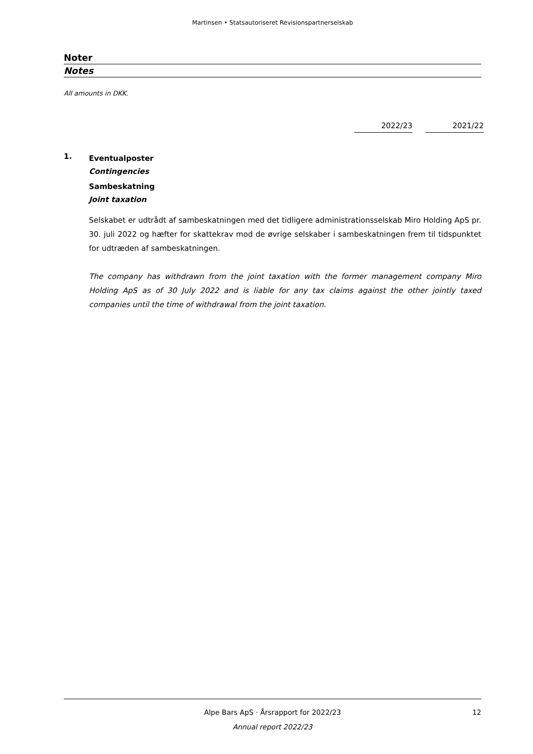Martinsen • Statsautoriseret Revisionspartnerselskab
Noter
Notes
All amounts in DKK.
2022/23 2021/22
1.
Eventualposter
Contingencies
Sambeskatning
Joint taxation
Selskabet er udtrådt af sambeskatningen med det tidligere administrationsselskab Miro Holding ApS pr. 30. juli 2022 og hæfter for skattekrav mod de øvrige selskaber i sambeskatningen frem til tidspunktet for udtræden af sambeskatningen.
The company has withdrawn from the joint taxation with the former management company Miro Holding ApS as of 30 July 2022 and is liable for any tax claims against the other jointly taxed companies until the time of withdrawal from the joint taxation.
Alpe Bars ApS · Årsrapport for 2022/23
Annual report 2022/23
12